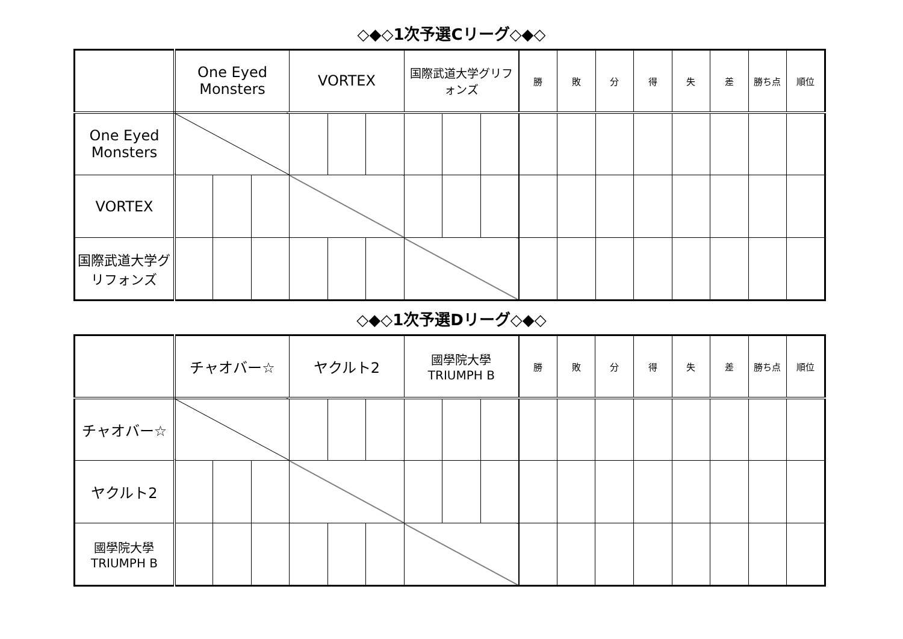◇◆◇1次予選Cリーグ◇◆◇
| | One Eyed Monsters | | | VORTEX | | | 国際武道大学グリフォンズ | | | 勝 | 敗 | 分 | 得 | 失 | 差 | 勝ち点 | 順位 |
| --- | --- | --- | --- | --- | --- | --- | --- | --- | --- | --- | --- | --- | --- | --- | --- | --- | --- |
| One Eyed Monsters | | | | | | | | | | | | | | | | | |
| VORTEX | | | | | | | | | | | | | | | | | |
| 国際武道大学グリフォンズ | | | | | | | | | | | | | | | | | |
◇◆◇1次予選Dリーグ◇◆◇
| | チャオバー☆ | | | ヤクルト2 | | | 國學院大學 TRIUMPH B | | | 勝 | 敗 | 分 | 得 | 失 | 差 | 勝ち点 | 順位 |
| --- | --- | --- | --- | --- | --- | --- | --- | --- | --- | --- | --- | --- | --- | --- | --- | --- | --- |
| チャオバー☆ | | | | | | | | | | | | | | | | | |
| ヤクルト2 | | | | | | | | | | | | | | | | | |
| 國學院大學 TRIUMPH B | | | | | | | | | | | | | | | | | |